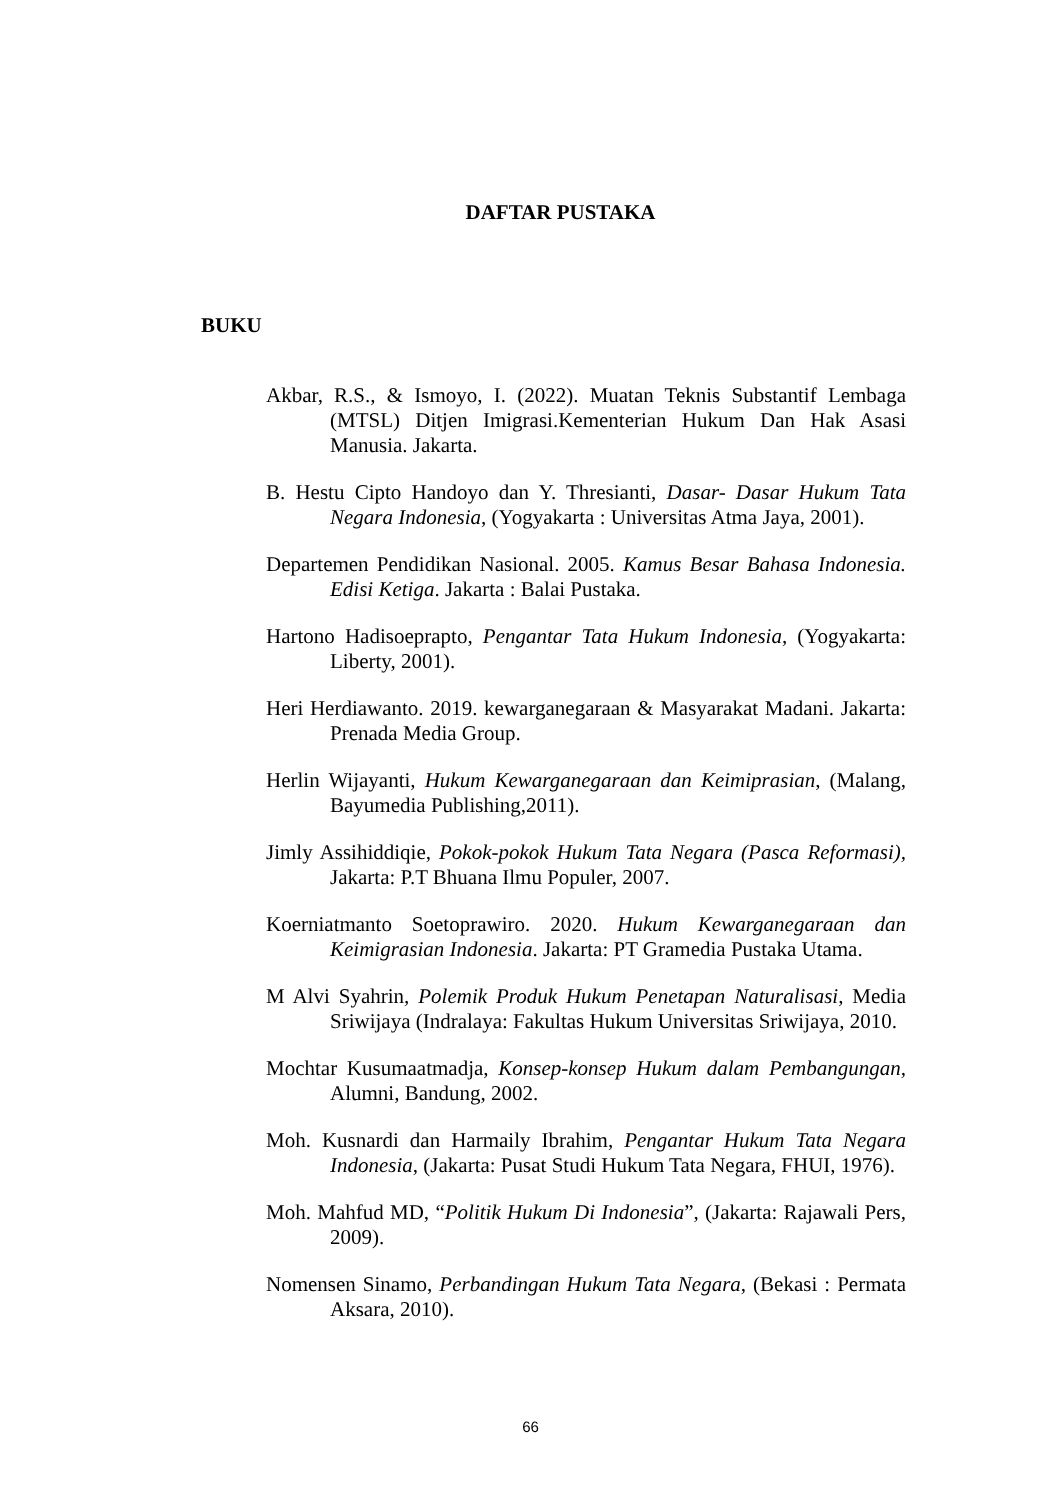DAFTAR PUSTAKA
BUKU
Akbar, R.S., & Ismoyo, I. (2022). Muatan Teknis Substantif Lembaga (MTSL) Ditjen Imigrasi.Kementerian Hukum Dan Hak Asasi Manusia. Jakarta.
B. Hestu Cipto Handoyo dan Y. Thresianti, Dasar- Dasar Hukum Tata Negara Indonesia, (Yogyakarta : Universitas Atma Jaya, 2001).
Departemen Pendidikan Nasional. 2005. Kamus Besar Bahasa Indonesia. Edisi Ketiga. Jakarta : Balai Pustaka.
Hartono Hadisoeprapto, Pengantar Tata Hukum Indonesia, (Yogyakarta: Liberty, 2001).
Heri Herdiawanto. 2019. kewarganegaraan & Masyarakat Madani. Jakarta: Prenada Media Group.
Herlin Wijayanti, Hukum Kewarganegaraan dan Keimiprasian, (Malang, Bayumedia Publishing,2011).
Jimly Assihiddiqie, Pokok-pokok Hukum Tata Negara (Pasca Reformasi), Jakarta: P.T Bhuana Ilmu Populer, 2007.
Koerniatmanto Soetoprawiro. 2020. Hukum Kewarganegaraan dan Keimigrasian Indonesia. Jakarta: PT Gramedia Pustaka Utama.
M Alvi Syahrin, Polemik Produk Hukum Penetapan Naturalisasi, Media Sriwijaya (Indralaya: Fakultas Hukum Universitas Sriwijaya, 2010.
Mochtar Kusumaatmadja, Konsep-konsep Hukum dalam Pembangungan, Alumni, Bandung, 2002.
Moh. Kusnardi dan Harmaily Ibrahim, Pengantar Hukum Tata Negara Indonesia, (Jakarta: Pusat Studi Hukum Tata Negara, FHUI, 1976).
Moh. Mahfud MD, “Politik Hukum Di Indonesia”, (Jakarta: Rajawali Pers, 2009).
Nomensen Sinamo, Perbandingan Hukum Tata Negara, (Bekasi : Permata Aksara, 2010).
66